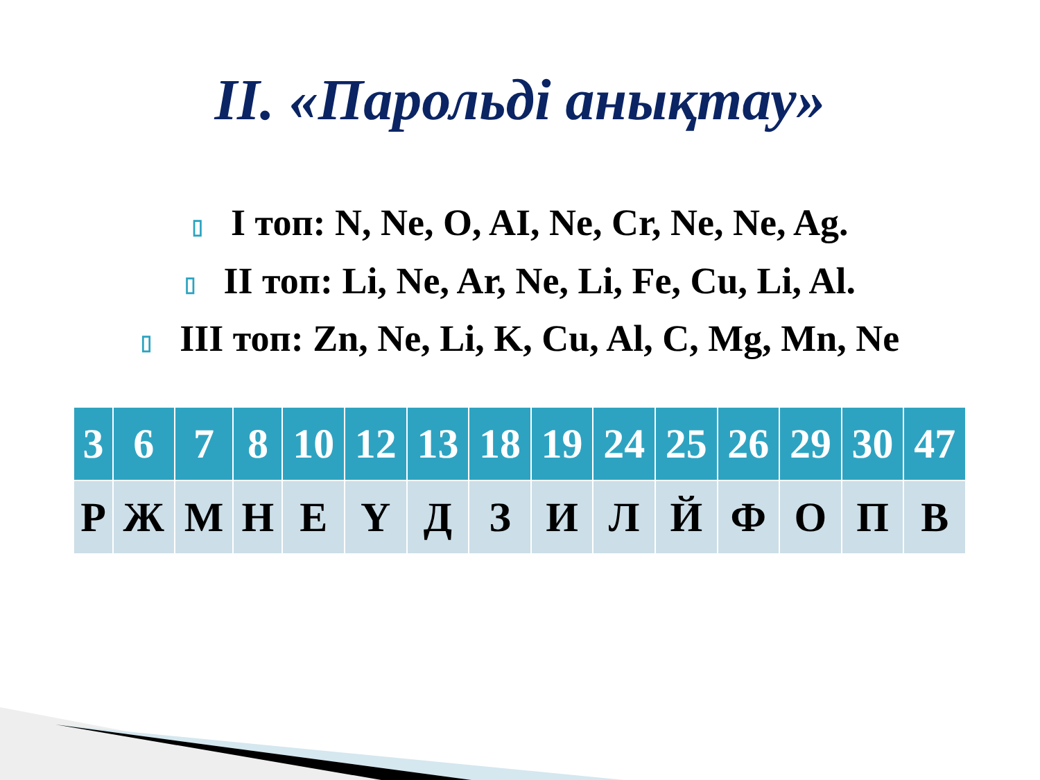II. «Парольді анықтау»
▯ I топ: N, Ne, O, AI, Ne, Cr, Ne, Ne, Ag.
▯ II топ: Li, Ne, Ar, Ne, Li, Fe, Cu, Li, Al.
▯ III топ: Zn, Ne, Li, K, Cu, Al, C, Mg, Mn, Ne
| 3 | 6 | 7 | 8 | 10 | 12 | 13 | 18 | 19 | 24 | 25 | 26 | 29 | 30 | 47 |
| Р | Ж | М | Н | Е | Ү | Д | З | И | Л | Й | Ф | О | П | В |